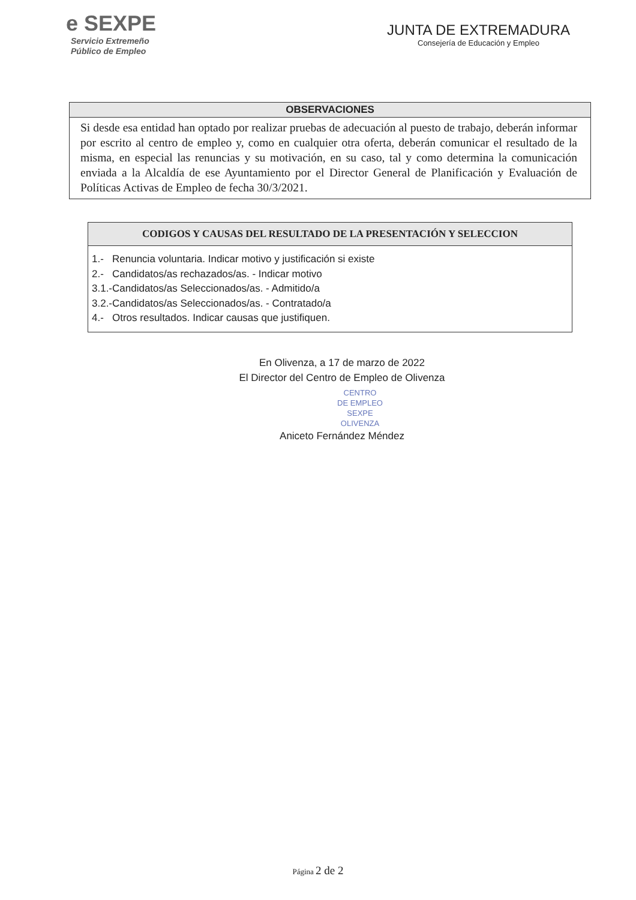e SEXPE
Servicio Extremeño
Público de Empleo
JUNTA DE EXTREMADURA
Consejería de Educación y Empleo
| OBSERVACIONES |
| --- |
| Si desde esa entidad han optado por realizar pruebas de adecuación al puesto de trabajo, deberán informar por escrito al centro de empleo y, como en cualquier otra oferta, deberán comunicar el resultado de la misma, en especial las renuncias y su motivación, en su caso, tal y como determina la comunicación enviada a la Alcaldía de ese Ayuntamiento por el Director General de Planificación y Evaluación de Políticas Activas de Empleo de fecha 30/3/2021. |
| CODIGOS Y CAUSAS DEL RESULTADO DE LA PRESENTACIÓN Y SELECCION |
| --- |
| 1.- Renuncia voluntaria. Indicar motivo y justificación si existe 2.- Candidatos/as rechazados/as. - Indicar motivo 3.1.-Candidatos/as Seleccionados/as. - Admitido/a 3.2.-Candidatos/as Seleccionados/as. - Contratado/a 4.- Otros resultados. Indicar causas que justifiquen. |
En Olivenza, a 17 de marzo de 2022
El Director del Centro de Empleo de Olivenza
CENTRO
DE EMPLEO
SEXPE
OLIVENZA
Aniceto Fernández Méndez
Página 2 de 2